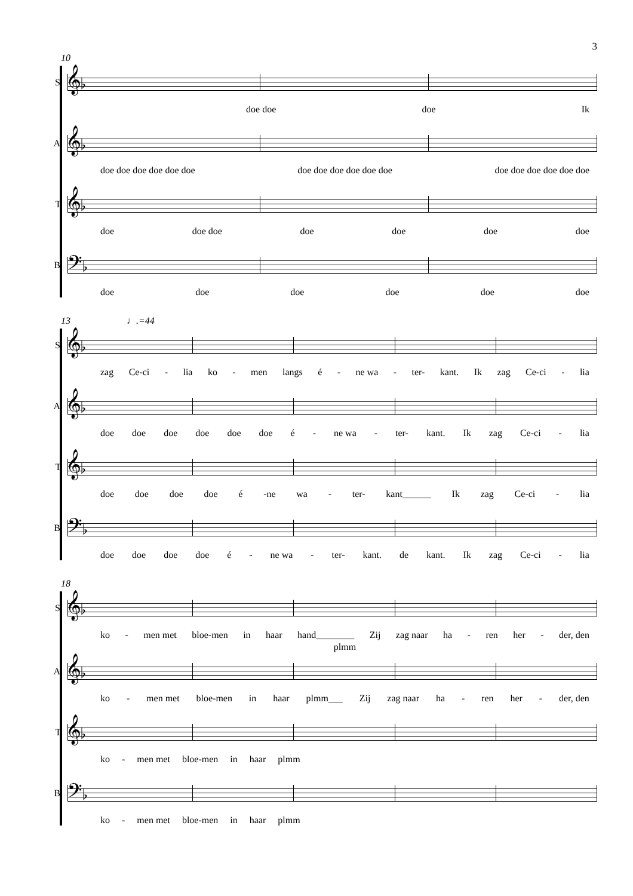3
10
S.
𝄞♭
doe doe doe Ik
A.
𝄞♭
doe doe doe doe doe doe doe doe doe doe doe doe doe doe doe doe doe doe
T.
𝄞♭
doe doe doe doe doe doe doe
B.
𝄢♭
doe doe doe doe doe doe
13 ♩.=44
S.
𝄞♭
zag Ce-ci - lia ko - men langs é - ne wa - ter- kant. Ik zag Ce-ci - lia
A.
𝄞♭
doe doe doe doe doe doe é - ne wa - ter- kant. Ik zag Ce-ci - lia
T.
𝄞♭
doe doe doe doe é -ne wa - ter- kant______ Ik zag Ce-ci - lia
B.
𝄢♭
doe doe doe doe é - ne wa - ter- kant. de kant. Ik zag Ce-ci - lia
18
S.
𝄞♭
ko - men met bloe-men in haar hand________ Zij zag naar ha - ren her - der, den
plmm
A.
𝄞♭
ko - men met bloe-men in haar plmm___ Zij zag naar ha - ren her - der, den
T.
𝄞♭
ko - men met bloe-men in haar plmm
B.
𝄢♭
ko - men met bloe-men in haar plmm